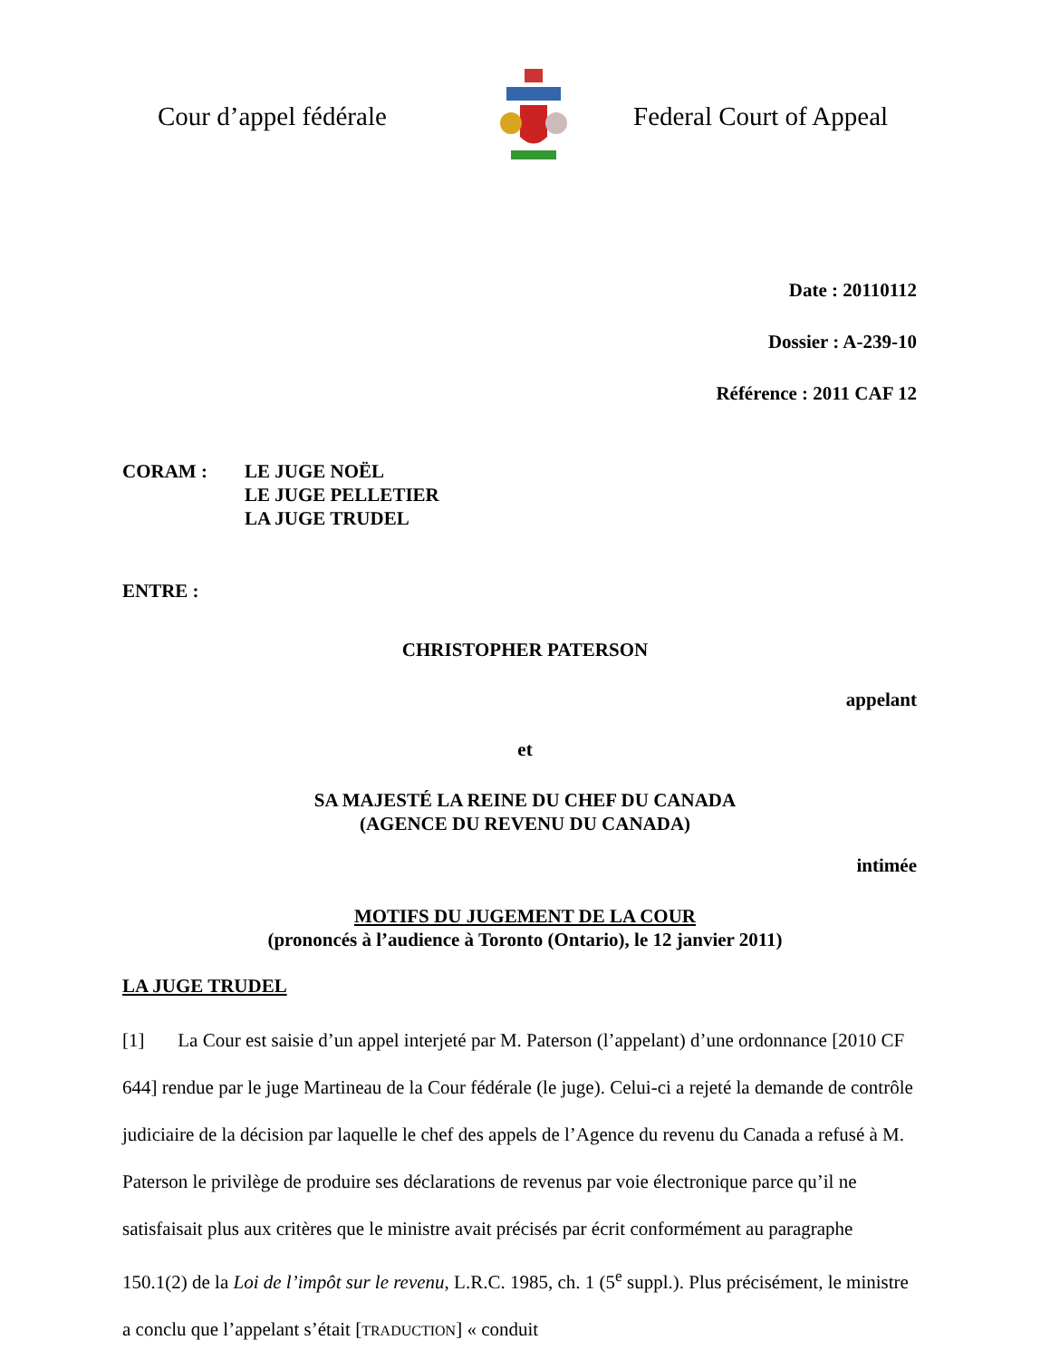Cour d’appel fédérale
Federal Court of Appeal
Date : 20110112
Dossier : A-239-10
Référence : 2011 CAF 12
CORAM : LE JUGE NOËL
LE JUGE PELLETIER
LA JUGE TRUDEL
ENTRE :
CHRISTOPHER PATERSON
appelant
et
SA MAJESTÉ LA REINE DU CHEF DU CANADA
(AGENCE DU REVENU DU CANADA)
intimée
MOTIFS DU JUGEMENT DE LA COUR
(prononcés à l’audience à Toronto (Ontario), le 12 janvier 2011)
LA JUGE TRUDEL
[1] La Cour est saisie d’un appel interjeté par M. Paterson (l’appelant) d’une ordonnance [2010 CF 644] rendue par le juge Martineau de la Cour fédérale (le juge). Celui-ci a rejeté la demande de contrôle judiciaire de la décision par laquelle le chef des appels de l’Agence du revenu du Canada a refusé à M. Paterson le privilège de produire ses déclarations de revenus par voie électronique parce qu’il ne satisfaisait plus aux critères que le ministre avait précisés par écrit conformément au paragraphe 150.1(2) de la Loi de l’impôt sur le revenu, L.R.C. 1985, ch. 1 (5<sup>e</sup> suppl.). Plus précisément, le ministre a conclu que l’appelant s’était [TRADUCTION] « conduit